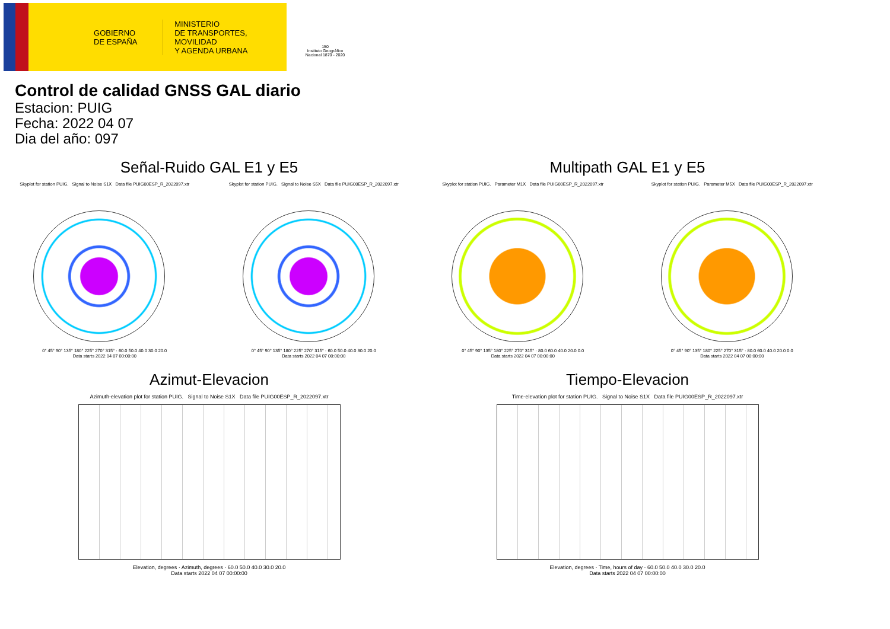GOBIERNO
DE ESPAÑA
MINISTERIO
DE TRANSPORTES, MOVILIDAD
Y AGENDA URBANA
150
Instituto Geográfico
Nacional 1870 - 2020
Control de calidad GNSS GAL diario
Estacion: PUIG
Fecha: 2022 04 07
Dia del año: 097
Señal-Ruido GAL E1 y E5
Skyplot for station PUIG. Signal to Noise S1X Data file PUIG00ESP_R_2022097.xtr Skyplot for station PUIG. Signal to Noise S5X Data file PUIG00ESP_R_2022097.xtr
0° 45° 90° 135° 180° 225° 270° 315° · 60.0 50.0 40.0 30.0 20.0
Data starts 2022 04 07 00:00:00
0° 45° 90° 135° 180° 225° 270° 315° · 60.0 50.0 40.0 30.0 20.0
Data starts 2022 04 07 00:00:00
Multipath GAL E1 y E5
Skyplot for station PUIG. Parameter M1X Data file PUIG00ESP_R_2022097.xtr Skyplot for station PUIG. Parameter M5X Data file PUIG00ESP_R_2022097.xtr
0° 45° 90° 135° 180° 225° 270° 315° · 80.0 60.0 40.0 20.0 0.0
Data starts 2022 04 07 00:00:00
0° 45° 90° 135° 180° 225° 270° 315° · 80.0 60.0 40.0 20.0 0.0
Data starts 2022 04 07 00:00:00
Azimut-Elevacion
Azimuth-elevation plot for station PUIG. Signal to Noise S1X Data file PUIG00ESP_R_2022097.xtr
Elevation, degrees · Azimuth, degrees · 60.0 50.0 40.0 30.0 20.0
Data starts 2022 04 07 00:00:00
Tiempo-Elevacion
Time-elevation plot for station PUIG. Signal to Noise S1X Data file PUIG00ESP_R_2022097.xtr
Elevation, degrees · Time, hours of day · 60.0 50.0 40.0 30.0 20.0
Data starts 2022 04 07 00:00:00